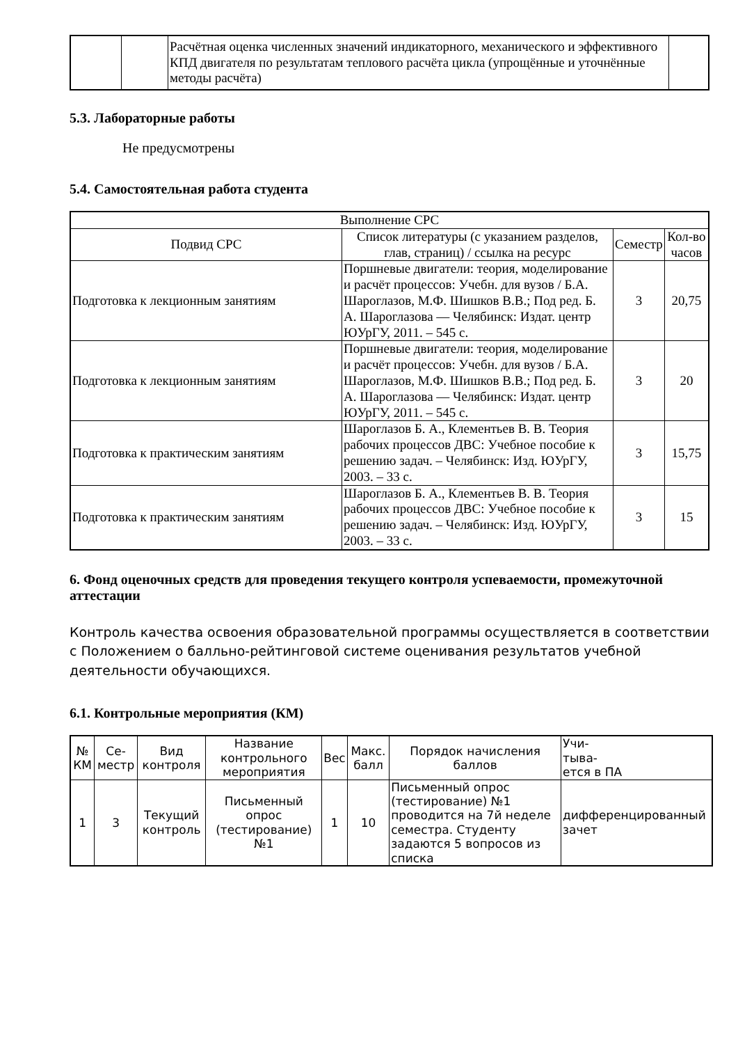| | | Расчётная оценка численных значений индикаторного, механического и эффективного КПД двигателя по результатам теплового расчёта цикла (упрощённые и уточнённые методы расчёта) | |
5.3. Лабораторные работы
Не предусмотрены
5.4. Самостоятельная работа студента
| Выполнение СРС | | | |
| --- | --- | --- | --- |
| Подвид СРС | Список литературы (с указанием разделов, глав, страниц) / ссылка на ресурс | Семестр | Кол-во часов |
| Подготовка к лекционным занятиям | Поршневые двигатели: теория, моделирование и расчёт процессов: Учебн. для вузов / Б.А. Шароглазов, М.Ф. Шишков В.В.; Под ред. Б. А. Шароглазова — Челябинск: Издат. центр ЮУрГУ, 2011. – 545 с. | 3 | 20,75 |
| Подготовка к лекционным занятиям | Поршневые двигатели: теория, моделирование и расчёт процессов: Учебн. для вузов / Б.А. Шароглазов, М.Ф. Шишков В.В.; Под ред. Б. А. Шароглазова — Челябинск: Издат. центр ЮУрГУ, 2011. – 545 с. | 3 | 20 |
| Подготовка к практическим занятиям | Шароглазов Б. А., Клементьев В. В. Теория рабочих процессов ДВС: Учебное пособие к решению задач. – Челябинск: Изд. ЮУрГУ, 2003. – 33 с. | 3 | 15,75 |
| Подготовка к практическим занятиям | Шароглазов Б. А., Клементьев В. В. Теория рабочих процессов ДВС: Учебное пособие к решению задач. – Челябинск: Изд. ЮУрГУ, 2003. – 33 с. | 3 | 15 |
6. Фонд оценочных средств для проведения текущего контроля успеваемости, промежуточной аттестации
Контроль качества освоения образовательной программы осуществляется в соответствии с Положением о балльно-рейтинговой системе оценивания результатов учебной деятельности обучающихся.
6.1. Контрольные мероприятия (КМ)
| № КМ | Се-местр | Вид контроля | Название контрольного мероприятия | Вес | Макс. балл | Порядок начисления баллов | Учи- тыва- ется в ПА |
| --- | --- | --- | --- | --- | --- | --- | --- |
| 1 | 3 | Текущий контроль | Письменный опрос (тестирование) №1 | 1 | 10 | Письменный опрос (тестирование) №1 проводится на 7й неделе семестра. Студенту задаются 5 вопросов из списка | дифференцированный зачет |